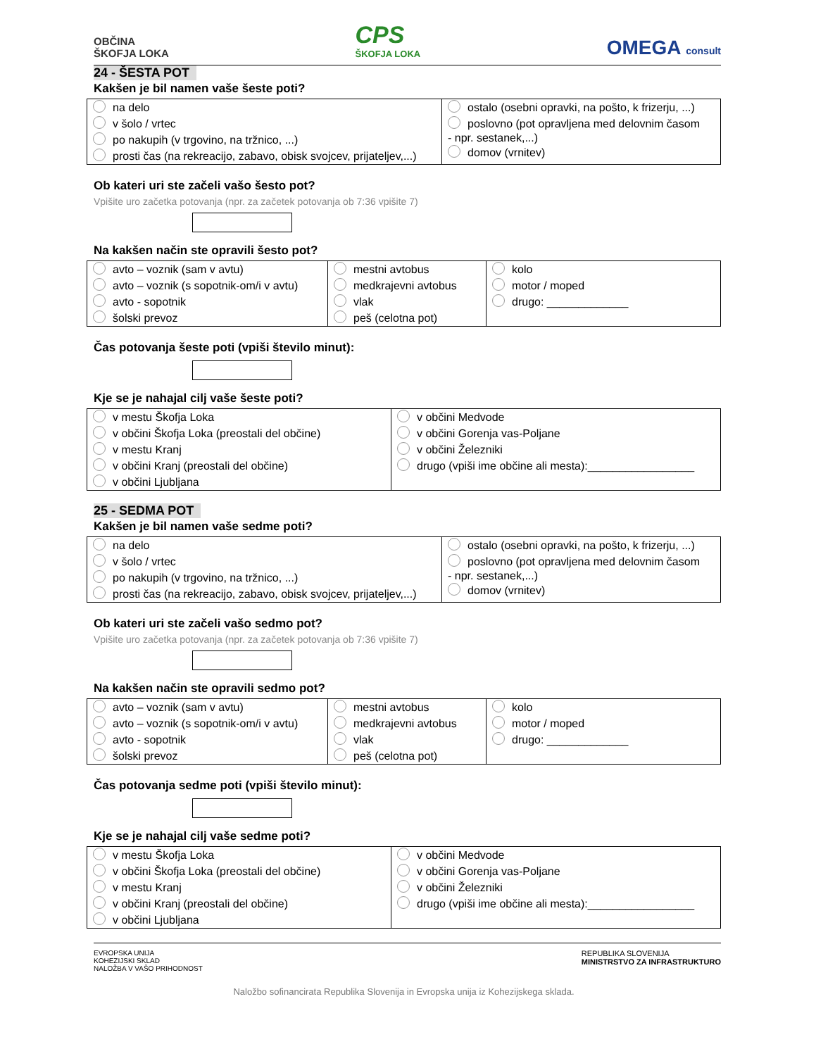OBČINA
ŠKOFJA LOKA
CPS
ŠKOFJA LOKA
OMEGA consult
24 - ŠESTA POT
Kakšen je bil namen vaše šeste poti?
| na delo v šolo / vrtec po nakupih (v trgovino, na tržnico, ...) prosti čas (na rekreacijo, zabavo, obisk svojcev, prijateljev,...) | ostalo (osebni opravki, na pošto, k frizerju, ...) poslovno (pot opravljena med delovnim časom - npr. sestanek,...) domov (vrnitev) |
Ob kateri uri ste začeli vašo šesto pot?
Vpišite uro začetka potovanja (npr. za začetek potovanja ob 7:36 vpišite 7)
Na kakšen način ste opravili šesto pot?
| avto – voznik (sam v avtu) avto – voznik (s sopotnik-om/i v avtu) avto - sopotnik šolski prevoz | mestni avtobus medkrajevni avtobus vlak peš (celotna pot) | kolo motor / moped drugo: _____________ |
Čas potovanja šeste poti (vpiši število minut):
Kje se je nahajal cilj vaše šeste poti?
| v mestu Škofja Loka v občini Škofja Loka (preostali del občine) v mestu Kranj v občini Kranj (preostali del občine) v občini Ljubljana | v občini Medvode v občini Gorenja vas-Poljane v občini Železniki drugo (vpiši ime občine ali mesta):_________________ |
25 - SEDMA POT
Kakšen je bil namen vaše sedme poti?
| na delo v šolo / vrtec po nakupih (v trgovino, na tržnico, ...) prosti čas (na rekreacijo, zabavo, obisk svojcev, prijateljev,...) | ostalo (osebni opravki, na pošto, k frizerju, ...) poslovno (pot opravljena med delovnim časom - npr. sestanek,...) domov (vrnitev) |
Ob kateri uri ste začeli vašo sedmo pot?
Vpišite uro začetka potovanja (npr. za začetek potovanja ob 7:36 vpišite 7)
Na kakšen način ste opravili sedmo pot?
| avto – voznik (sam v avtu) avto – voznik (s sopotnik-om/i v avtu) avto - sopotnik šolski prevoz | mestni avtobus medkrajevni avtobus vlak peš (celotna pot) | kolo motor / moped drugo: _____________ |
Čas potovanja sedme poti (vpiši število minut):
Kje se je nahajal cilj vaše sedme poti?
| v mestu Škofja Loka v občini Škofja Loka (preostali del občine) v mestu Kranj v občini Kranj (preostali del občine) v občini Ljubljana | v občini Medvode v občini Gorenja vas-Poljane v občini Železniki drugo (vpiši ime občine ali mesta):_________________ |
EVROPSKA UNIJA
KOHEZIJSKI SKLAD
NALOŽBA V VAŠO PRIHODNOST
REPUBLIKA SLOVENIJA
MINISTRSTVO ZA INFRASTRUKTURO
Naložbo sofinancirata Republika Slovenija in Evropska unija iz Kohezijskega sklada.